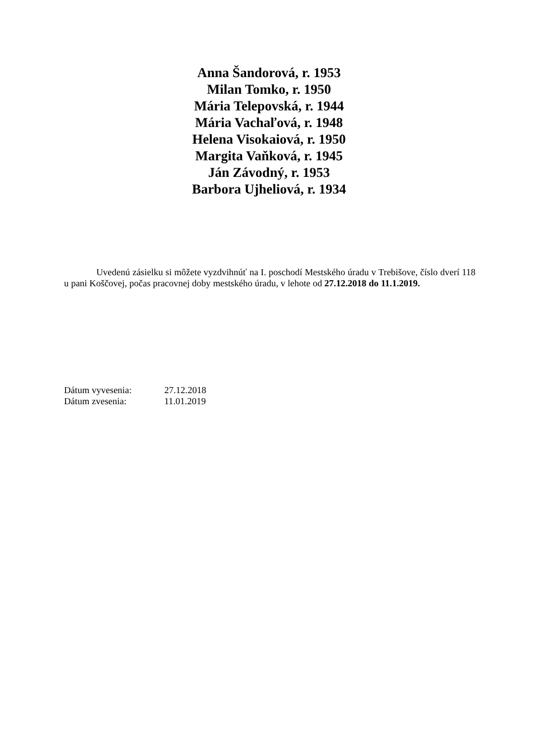Anna Šandorová, r. 1953
Milan Tomko, r. 1950
Mária Telepovská, r. 1944
Mária Vachaľová, r. 1948
Helena Visokaiová, r. 1950
Margita Vaňková, r. 1945
Ján Závodný, r. 1953
Barbora Ujheliová, r. 1934
Uvedenú zásielku si môžete vyzdvihnúť na I. poschodí Mestského úradu v Trebišove, číslo dverí 118 u pani Koščovej, počas pracovnej doby mestského úradu, v lehote od 27.12.2018 do 11.1.2019.
Dátum vyvesenia: 27.12.2018
Dátum zvesenia: 11.01.2019